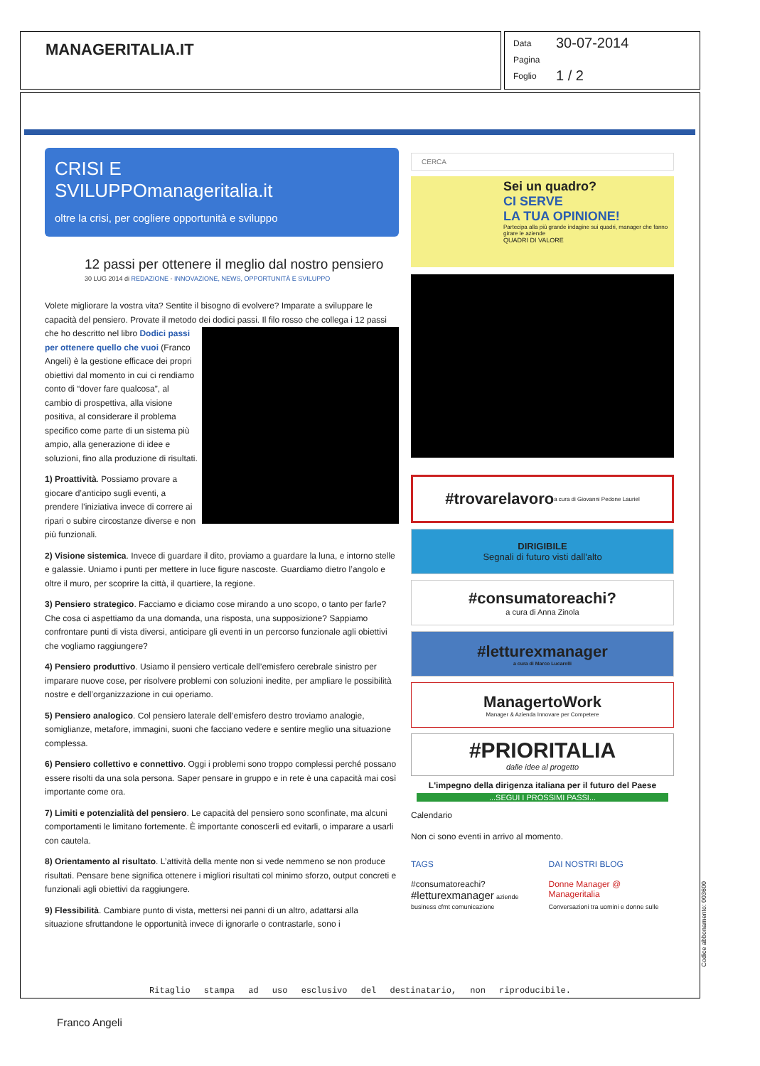MANAGERITALIA.IT
Data 30-07-2014
Pagina
Foglio 1 / 2
CRISI E
SVILUPPOmanageritalia.it
oltre la crisi, per cogliere opportunità e sviluppo
12 passi per ottenere il meglio dal nostro pensiero
30 LUG 2014 di REDAZIONE - INNOVAZIONE, NEWS, OPPORTUNITÀ E SVILUPPO
Volete migliorare la vostra vita? Sentite il bisogno di evolvere? Imparate a sviluppare le capacità del pensiero. Provate il metodo dei dodici passi. Il filo rosso che collega i 12 passi che ho descritto nel libro Dodici passi per ottenere quello che vuoi (Franco Angeli) è la gestione efficace dei propri obiettivi dal momento in cui ci rendiamo conto di “dover fare qualcosa”, al cambio di prospettiva, alla visione positiva, al considerare il problema specifico come parte di un sistema più ampio, alla generazione di idee e soluzioni, fino alla produzione di risultati.
1) Proattività. Possiamo provare a giocare d’anticipo sugli eventi, a prendere l’iniziativa invece di correre ai ripari o subire circostanze diverse e non più funzionali.
2) Visione sistemica. Invece di guardare il dito, proviamo a guardare la luna, e intorno stelle e galassie. Uniamo i punti per mettere in luce figure nascoste. Guardiamo dietro l’angolo e oltre il muro, per scoprire la città, il quartiere, la regione.
3) Pensiero strategico. Facciamo e diciamo cose mirando a uno scopo, o tanto per farle? Che cosa ci aspettiamo da una domanda, una risposta, una supposizione? Sappiamo confrontare punti di vista diversi, anticipare gli eventi in un percorso funzionale agli obiettivi che vogliamo raggiungere?
4) Pensiero produttivo. Usiamo il pensiero verticale dell’emisfero cerebrale sinistro per imparare nuove cose, per risolvere problemi con soluzioni inedite, per ampliare le possibilità nostre e dell’organizzazione in cui operiamo.
5) Pensiero analogico. Col pensiero laterale dell’emisfero destro troviamo analogie, somiglianze, metafore, immagini, suoni che facciano vedere e sentire meglio una situazione complessa.
6) Pensiero collettivo e connettivo. Oggi i problemi sono troppo complessi perché possano essere risolti da una sola persona. Saper pensare in gruppo e in rete è una capacità mai così importante come ora.
7) Limiti e potenzialità del pensiero. Le capacità del pensiero sono sconfinate, ma alcuni comportamenti le limitano fortemente. È importante conoscerli ed evitarli, o imparare a usarli con cautela.
8) Orientamento al risultato. L’attività della mente non si vede nemmeno se non produce risultati. Pensare bene significa ottenere i migliori risultati col minimo sforzo, output concreti e funzionali agli obiettivi da raggiungere.
9) Flessibilità. Cambiare punto di vista, mettersi nei panni di un altro, adattarsi alla situazione sfruttandone le opportunità invece di ignorarle o contrastarle, sono i
CERCA
Sei un quadro?
CI SERVE
LA TUA OPINIONE!
Partecipa alla più grande indagine sui quadri, manager che fanno girare le aziende
QUADRI DI VALORE
#trovarelavoro a cura di Giovanni Pedone Lauriel
DIRIGIBILE
Segnali di futuro visti dall'alto
#consumatoreachi?
a cura di Anna Zinola
#letturexmanager
a cura di Marco Lucarelli
ManagertoWork
Manager & Azienda Innovare per Competere
#PRIORITALIA
dalle idee al progetto
L'impegno della dirigenza italiana per il futuro del Paese
...SEGUI I PROSSIMI PASSI...
Calendario
Non ci sono eventi in arrivo al momento.
TAGS
#consumatoreachi?
#letturexmanager aziende
business cfmt comunicazione
DAI NOSTRI BLOG
Donne Manager @ Manageritalia
Conversazioni tra uomini e donne sulle
Ritaglio stampa ad uso esclusivo del destinatario, non riproducibile.
Codice abbonamento: 003600
Franco Angeli